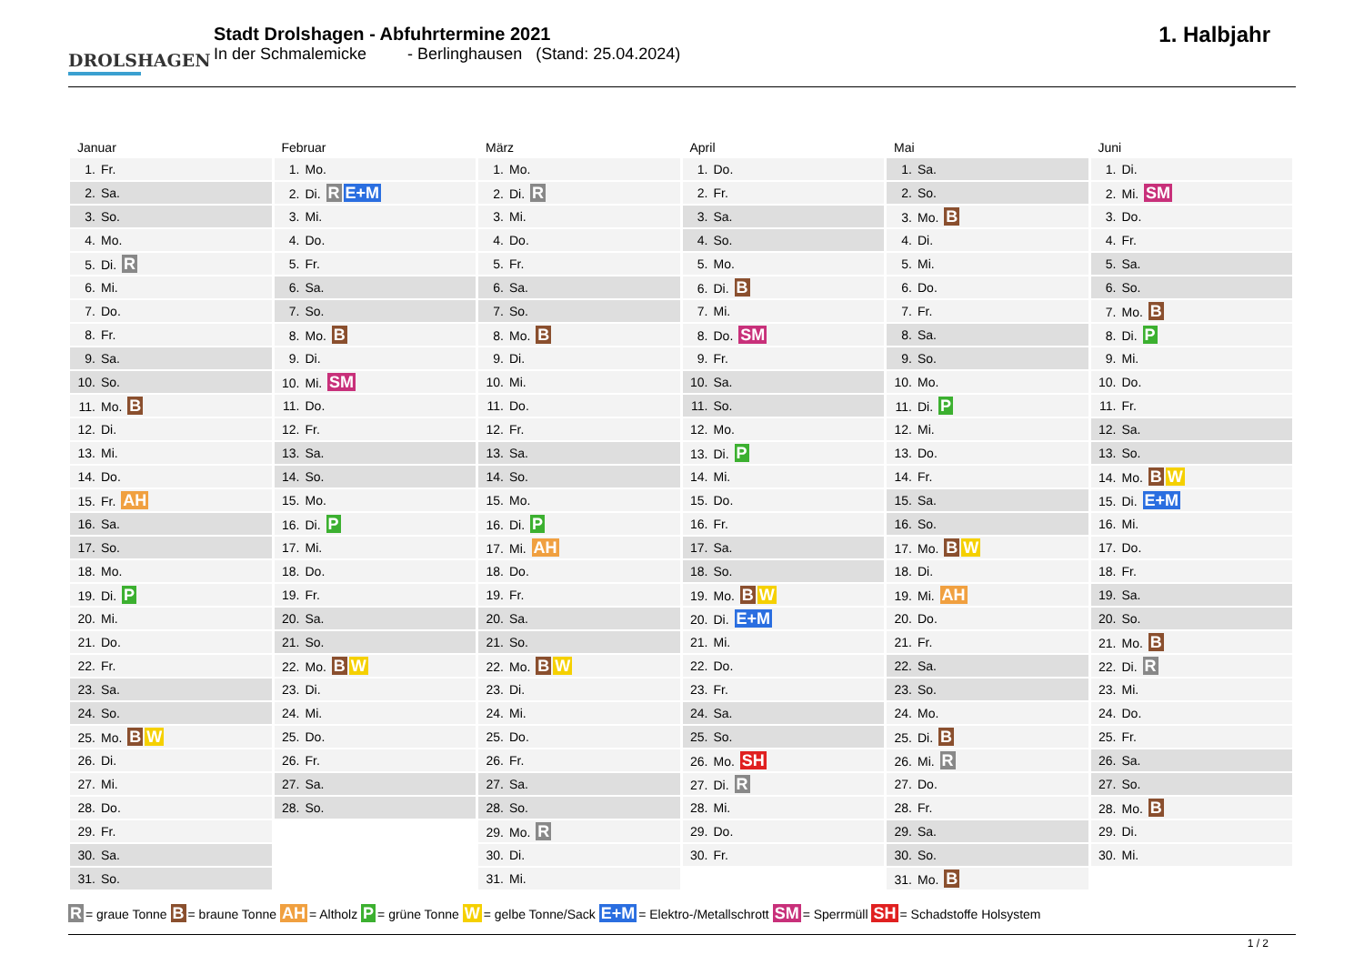DROLSHAGEN
Stadt Drolshagen - Abfuhrtermine 2021
In der Schmalemicke - Berlinghausen (Stand: 25.04.2024)
1. Halbjahr
| Januar | Februar | März | April | Mai | Juni |
| --- | --- | --- | --- | --- | --- |
| 1. Fr. | 1. Mo. | 1. Mo. | 1. Do. | 1. Sa. | 1. Di. |
| 2. Sa. | 2. Di. R E+M | 2. Di. R | 2. Fr. | 2. So. | 2. Mi. SM |
| 3. So. | 3. Mi. | 3. Mi. | 3. Sa. | 3. Mo. B | 3. Do. |
| 4. Mo. | 4. Do. | 4. Do. | 4. So. | 4. Di. | 4. Fr. |
| 5. Di. R | 5. Fr. | 5. Fr. | 5. Mo. | 5. Mi. | 5. Sa. |
| 6. Mi. | 6. Sa. | 6. Sa. | 6. Di. B | 6. Do. | 6. So. |
| 7. Do. | 7. So. | 7. So. | 7. Mi. | 7. Fr. | 7. Mo. B |
| 8. Fr. | 8. Mo. B | 8. Mo. B | 8. Do. SM | 8. Sa. | 8. Di. P |
| 9. Sa. | 9. Di. | 9. Di. | 9. Fr. | 9. So. | 9. Mi. |
| 10. So. | 10. Mi. SM | 10. Mi. | 10. Sa. | 10. Mo. | 10. Do. |
| 11. Mo. B | 11. Do. | 11. Do. | 11. So. | 11. Di. P | 11. Fr. |
| 12. Di. | 12. Fr. | 12. Fr. | 12. Mo. | 12. Mi. | 12. Sa. |
| 13. Mi. | 13. Sa. | 13. Sa. | 13. Di. P | 13. Do. | 13. So. |
| 14. Do. | 14. So. | 14. So. | 14. Mi. | 14. Fr. | 14. Mo. B W |
| 15. Fr. AH | 15. Mo. | 15. Mo. | 15. Do. | 15. Sa. | 15. Di. E+M |
| 16. Sa. | 16. Di. P | 16. Di. P | 16. Fr. | 16. So. | 16. Mi. |
| 17. So. | 17. Mi. | 17. Mi. AH | 17. Sa. | 17. Mo. B W | 17. Do. |
| 18. Mo. | 18. Do. | 18. Do. | 18. So. | 18. Di. | 18. Fr. |
| 19. Di. P | 19. Fr. | 19. Fr. | 19. Mo. B W | 19. Mi. AH | 19. Sa. |
| 20. Mi. | 20. Sa. | 20. Sa. | 20. Di. E+M | 20. Do. | 20. So. |
| 21. Do. | 21. So. | 21. So. | 21. Mi. | 21. Fr. | 21. Mo. B |
| 22. Fr. | 22. Mo. B W | 22. Mo. B W | 22. Do. | 22. Sa. | 22. Di. R |
| 23. Sa. | 23. Di. | 23. Di. | 23. Fr. | 23. So. | 23. Mi. |
| 24. So. | 24. Mi. | 24. Mi. | 24. Sa. | 24. Mo. | 24. Do. |
| 25. Mo. B W | 25. Do. | 25. Do. | 25. So. | 25. Di. B | 25. Fr. |
| 26. Di. | 26. Fr. | 26. Fr. | 26. Mo. SH | 26. Mi. R | 26. Sa. |
| 27. Mi. | 27. Sa. | 27. Sa. | 27. Di. R | 27. Do. | 27. So. |
| 28. Do. | 28. So. | 28. So. | 28. Mi. | 28. Fr. | 28. Mo. B |
| 29. Fr. | | 29. Mo. R | 29. Do. | 29. Sa. | 29. Di. |
| 30. Sa. | | 30. Di. | 30. Fr. | 30. So. | 30. Mi. |
| 31. So. | | 31. Mi. | | 31. Mo. B | |
R = graue Tonne B = braune Tonne AH = Altholz P = grüne Tonne W = gelbe Tonne/Sack E+M = Elektro-/Metallschrott SM = Sperrmüll SH = Schadstoffe Holsystem
1 / 2